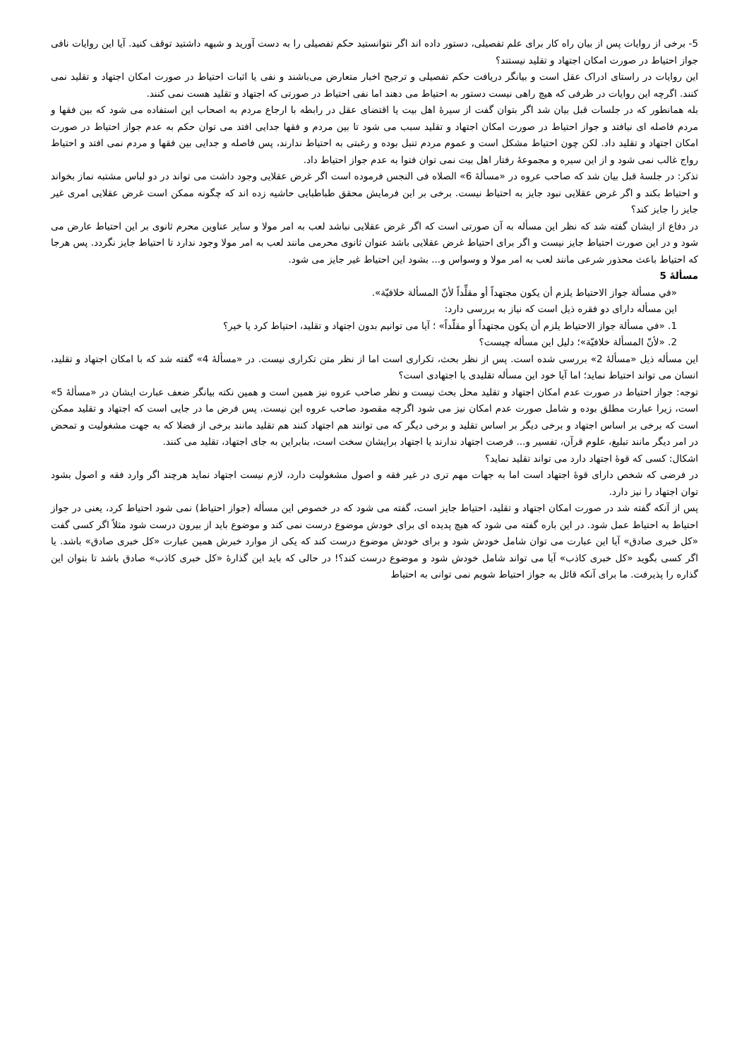5- برخی از روایات پس از بیان راه کار برای علم تفصیلی، دستور داده اند اگر نتوانستید حکم تفصیلی را به دست آورید و شبهه داشتید توقف کنید. آیا این روایات نافی جواز احتیاط در صورت امکان اجتهاد و تقلید نیستند؟
این روایات در راستای ادراک عقل است و بیانگر دریافت حکم تفصیلی و ترجیح اخبار متعارض می‌باشند و نفی یا اثبات احتیاط در صورت امکان اجتهاد و تقلید نمی کنند. اگرچه این روایات در ظرفی که هیچ راهی نیست دستور به احتیاط می دهند اما نفی احتیاط در صورتی که اجتهاد و تقلید هست نمی کنند.
بله همانطور که در جلسات قبل بیان شد اگر بتوان گفت از سیرۀ اهل بیت یا اقتضای عقل در رابطه با ارجاع مردم به اصحاب این استفاده می شود که بین فقها و مردم فاصله ای نیافتد و جواز احتیاط در صورت امکان اجتهاد و تقلید سبب می شود تا بین مردم و فقها جدایی افتد می توان حکم به عدم جواز احتیاط در صورت امکان اجتهاد و تقلید داد. لکن چون احتیاط مشکل است و عموم مردم تنبل بوده و رغبتی به احتیاط ندارند، پس فاصله و جدایی بین فقها و مردم نمی افتد و احتیاط رواج غالب نمی شود و از این سیره و مجموعۀ رفتار اهل بیت نمی توان فتوا به عدم جواز احتیاط داد.
تذکر: در جلسۀ قبل بیان شد که صاحب عروه در «مسألۀ 6» الصلاه فی النجس فرموده است اگر غرض عقلایی وجود داشت می تواند در دو لباس مشتبه نماز بخواند و احتیاط بکند و اگر غرض عقلایی نبود جایز به احتیاط نیست. برخی بر این فرمایش محقق طباطبایی حاشیه زده اند که چگونه ممکن است غرض عقلایی امری غیر جایز را جایز کند؟
در دفاع از ایشان گفته شد که نظر این مسأله به آن صورتی است که اگر غرض عقلایی نباشد لعب به امر مولا و سایر عناوین محرم ثانوی بر این احتیاط عارض می شود و در این صورت احتیاط جایز نیست و اگر برای احتیاط غرض عقلایی باشد عنوان ثانوی محرمی مانند لعب به امر مولا وجود ندارد تا احتیاط جایز نگردد. پس هرجا که احتیاط باعث محذور شرعی مانند لعب به امر مولا و وسواس و... بشود این احتیاط غیر جایز می شود.
مسألۀ 5
«في مسألة جواز الاحتیاط یلزم أن یکون مجتهداً أو مقلِّداً لأنّ المسألة خلافیّة».
این مسأله دارای دو فقره ذیل است که نیاز به بررسی دارد:
1. «في مسألة جواز الاحتیاط یلزم أن یکون مجتهداً أو مقلّداً» ؛ آیا می توانیم بدون اجتهاد و تقلید، احتیاط کرد یا خیر؟
2. «لأنّ المسألة خلافیّة»؛ دلیل این مسأله چیست؟
این مسأله ذیل «مسألۀ 2» بررسی شده است. پس از نظر بحث، تکراری است اما از نظر متن تکراری نیست. در «مسألۀ 4» گفته شد که با امکان اجتهاد و تقلید، انسان می تواند احتیاط نماید؛ اما آیا خود این مسأله تقلیدی یا اجتهادی است؟
توجه: جواز احتیاط در صورت عدم امکان اجتهاد و تقلید محل بحث نیست و نظر صاحب عروه نیز همین است و همین نکته بیانگر ضعف عبارت ایشان در «مسألۀ 5» است، زیرا عبارت مطلق بوده و شامل صورت عدم امکان نیز می شود اگرچه مقصود صاحب عروه این نیست. پس فرض ما در جایی است که اجتهاد و تقلید ممکن است که برخی بر اساس اجتهاد و برخی دیگر بر اساس تقلید و برخی دیگر که می توانند هم اجتهاد کنند هم تقلید مانند برخی از فضلا که به جهت مشغولیت و تمحض در امر دیگر مانند تبلیغ، علوم قرآن، تفسیر و... فرصت اجتهاد ندارند یا اجتهاد برایشان سخت است، بنابراین به جای اجتهاد، تقلید می کنند.
اشکال: کسی که قوۀ اجتهاد دارد می تواند تقلید نماید؟
در فرضی که شخص دارای قوۀ اجتهاد است اما به جهات مهم تری در غیر فقه و اصول مشغولیت دارد، لازم نیست اجتهاد نماید هرچند اگر وارد فقه و اصول بشود توان اجتهاد را نیز دارد.
پس از آنکه گفته شد در صورت امکان اجتهاد و تقلید، احتیاط جایز است، گفته می شود که در خصوص این مسأله (جواز احتیاط) نمی شود احتیاط کرد، یعنی در جواز احتیاط به احتیاط عمل شود. در این باره گفته می شود که هیچ پدیده ای برای خودش موضوع درست نمی کند و موضوع باید از بیرون درست شود مثلاً اگر کسی گفت «کل خبری صادق» آیا این عبارت می توان شامل خودش شود و برای خودش موضوع درست کند که یکی از موارد خبرش همین عبارت «کل خبری صادق» باشد. یا اگر کسی بگوید «کل خبری کاذب» آیا می تواند شامل خودش شود و موضوع درست کند؟! در حالی که باید این گذارۀ «کل خبری کاذب» صادق باشد تا بتوان این گذاره را پذیرفت. ما برای آنکه قائل به جواز احتیاط شویم نمی توانی به احتیاط